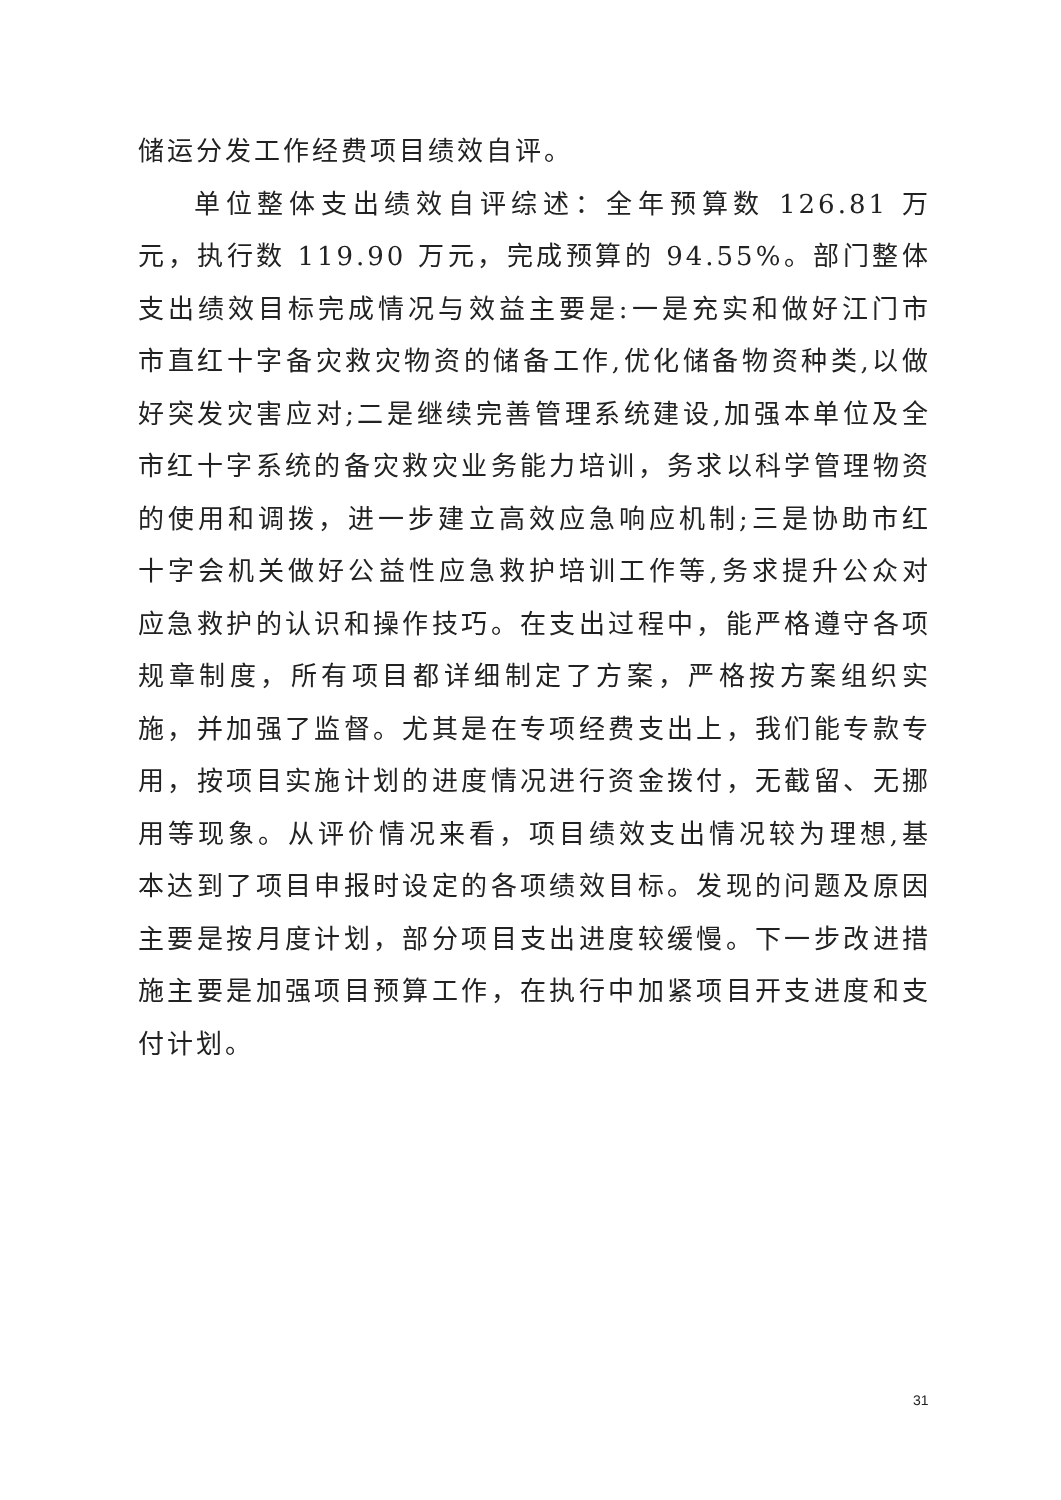储运分发工作经费项目绩效自评。
单位整体支出绩效自评综述：全年预算数 126.81 万元，执行数 119.90 万元，完成预算的 94.55%。部门整体支出绩效目标完成情况与效益主要是:一是充实和做好江门市市直红十字备灾救灾物资的储备工作,优化储备物资种类,以做好突发灾害应对;二是继续完善管理系统建设,加强本单位及全市红十字系统的备灾救灾业务能力培训，务求以科学管理物资的使用和调拨，进一步建立高效应急响应机制;三是协助市红十字会机关做好公益性应急救护培训工作等,务求提升公众对应急救护的认识和操作技巧。在支出过程中，能严格遵守各项规章制度，所有项目都详细制定了方案，严格按方案组织实施，并加强了监督。尤其是在专项经费支出上，我们能专款专用，按项目实施计划的进度情况进行资金拨付，无截留、无挪用等现象。从评价情况来看，项目绩效支出情况较为理想,基本达到了项目申报时设定的各项绩效目标。发现的问题及原因主要是按月度计划，部分项目支出进度较缓慢。下一步改进措施主要是加强项目预算工作，在执行中加紧项目开支进度和支付计划。
31